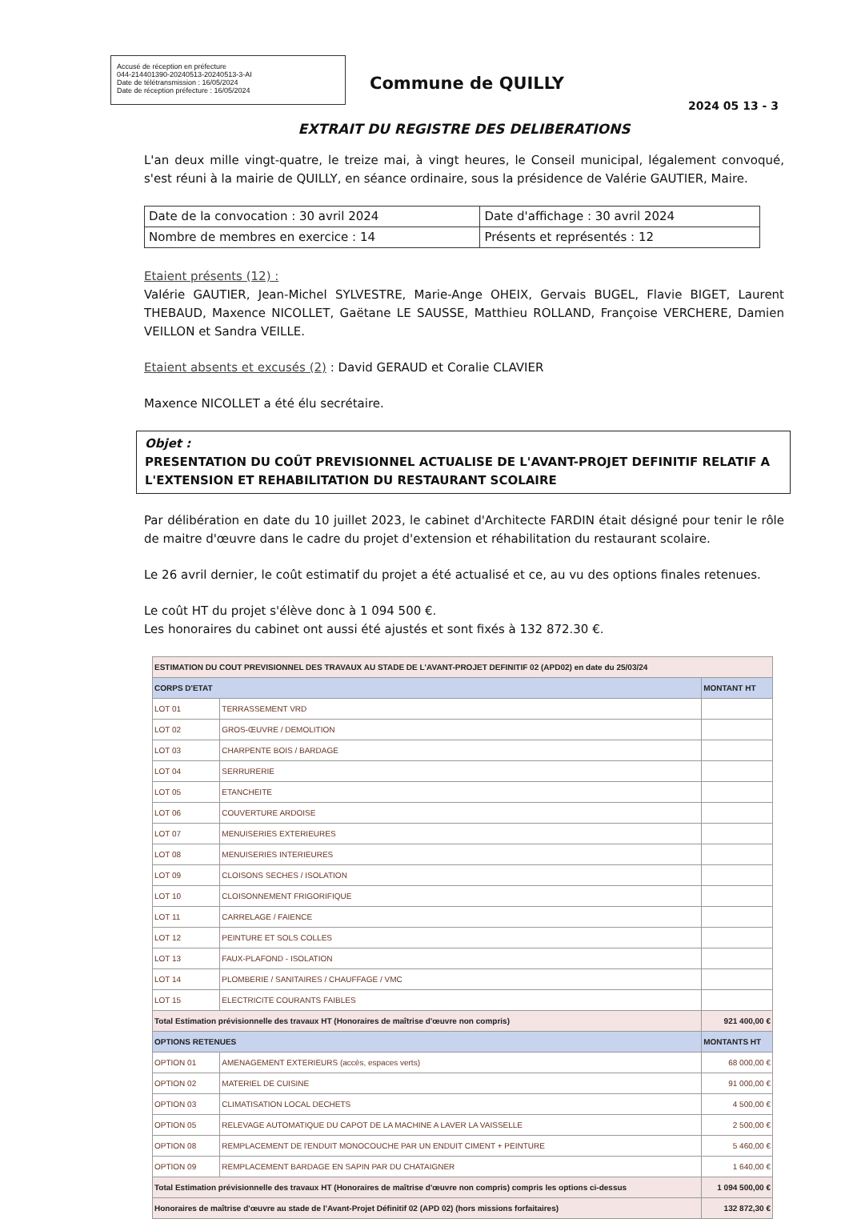Accusé de réception en préfecture
044-214401390-20240513-20240513-3-AI
Date de télétransmission : 16/05/2024
Date de réception préfecture : 16/05/2024
Commune de QUILLY
2024 05 13 - 3
EXTRAIT DU REGISTRE DES DELIBERATIONS
L'an deux mille vingt-quatre, le treize mai, à vingt heures, le Conseil municipal, légalement convoqué, s'est réuni à la mairie de QUILLY, en séance ordinaire, sous la présidence de Valérie GAUTIER, Maire.
| Date de la convocation : 30 avril 2024 | Date d'affichage : 30 avril 2024 |
| Nombre de membres en exercice : 14 | Présents et représentés : 12 |
Etaient présents (12) :
Valérie GAUTIER, Jean-Michel SYLVESTRE, Marie-Ange OHEIX, Gervais BUGEL, Flavie BIGET, Laurent THEBAUD, Maxence NICOLLET, Gaëtane LE SAUSSE, Matthieu ROLLAND, Françoise VERCHERE, Damien VEILLON et Sandra VEILLE.
Etaient absents et excusés (2) : David GERAUD et Coralie CLAVIER
Maxence NICOLLET a été élu secrétaire.
Objet :
PRESENTATION DU COÛT PREVISIONNEL ACTUALISE DE L'AVANT-PROJET DEFINITIF RELATIF A L'EXTENSION ET REHABILITATION DU RESTAURANT SCOLAIRE
Par délibération en date du 10 juillet 2023, le cabinet d'Architecte FARDIN était désigné pour tenir le rôle de maitre d'œuvre dans le cadre du projet d'extension et réhabilitation du restaurant scolaire.
Le 26 avril dernier, le coût estimatif du projet a été actualisé et ce, au vu des options finales retenues.
Le coût HT du projet s'élève donc à 1 094 500 €.
Les honoraires du cabinet ont aussi été ajustés et sont fixés à 132 872.30 €.
| ESTIMATION DU COUT PREVISIONNEL DES TRAVAUX AU STADE DE L'AVANT-PROJET DEFINITIF 02 (APD02) en date du 25/03/24 | | |
| CORPS D'ETAT | | MONTANT HT |
| LOT 01 | TERRASSEMENT VRD | |
| LOT 02 | GROS-ŒUVRE / DEMOLITION | |
| LOT 03 | CHARPENTE BOIS / BARDAGE | |
| LOT 04 | SERRURERIE | |
| LOT 05 | ETANCHEITE | |
| LOT 06 | COUVERTURE ARDOISE | |
| LOT 07 | MENUISERIES EXTERIEURES | |
| LOT 08 | MENUISERIES INTERIEURES | |
| LOT 09 | CLOISONS SECHES / ISOLATION | |
| LOT 10 | CLOISONNEMENT FRIGORIFIQUE | |
| LOT 11 | CARRELAGE / FAIENCE | |
| LOT 12 | PEINTURE ET SOLS COLLES | |
| LOT 13 | FAUX-PLAFOND - ISOLATION | |
| LOT 14 | PLOMBERIE / SANITAIRES / CHAUFFAGE / VMC | |
| LOT 15 | ELECTRICITE COURANTS FAIBLES | |
| Total Estimation prévisionnelle des travaux HT (Honoraires de maîtrise d'œuvre non compris) | | 921 400,00 € |
| OPTIONS RETENUES | | MONTANTS HT |
| OPTION 01 | AMENAGEMENT EXTERIEURS (accès, espaces verts) | 68 000,00 € |
| OPTION 02 | MATERIEL DE CUISINE | 91 000,00 € |
| OPTION 03 | CLIMATISATION LOCAL DECHETS | 4 500,00 € |
| OPTION 05 | RELEVAGE AUTOMATIQUE DU CAPOT DE LA MACHINE A LAVER LA VAISSELLE | 2 500,00 € |
| OPTION 08 | REMPLACEMENT DE l'ENDUIT MONOCOUCHE PAR UN ENDUIT CIMENT + PEINTURE | 5 460,00 € |
| OPTION 09 | REMPLACEMENT BARDAGE EN SAPIN PAR DU CHATAIGNER | 1 640,00 € |
| Total Estimation prévisionnelle des travaux HT (Honoraires de maîtrise d'œuvre non compris) compris les options ci-dessus | | 1 094 500,00 € |
| Honoraires de maîtrise d'œuvre au stade de l'Avant-Projet Définitif 02 (APD 02) (hors missions forfaitaires) | | 132 872,30 € |